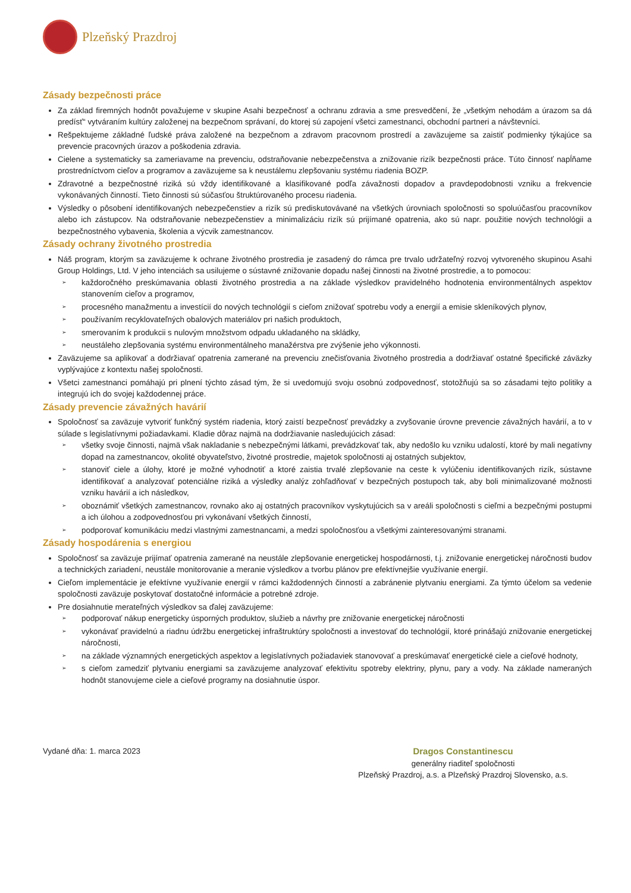Plzeňský Prazdroj
Zásady bezpečnosti práce
Za základ firemných hodnôt považujeme v skupine Asahi bezpečnosť a ochranu zdravia a sme presvedčení, že „všetkým nehodám a úrazom sa dá predísť“ vytváraním kultúry založenej na bezpečnom správaní, do ktorej sú zapojení všetci zamestnanci, obchodní partneri a návštevníci.
Rešpektujeme základné ľudské práva založené na bezpečnom a zdravom pracovnom prostredí a zaväzujeme sa zaistiť podmienky týkajúce sa prevencie pracovných úrazov a poškodenia zdravia.
Cielene a systematicky sa zameriavame na prevenciu, odstraňovanie nebezpečenstva a znižovanie rizík bezpečnosti práce. Túto činnosť napĺňame prostredníctvom cieľov a programov a zaväzujeme sa k neustálemu zlepšovaniu systému riadenia BOZP.
Zdravotné a bezpečnostné riziká sú vždy identifikované a klasifikované podľa závažnosti dopadov a pravdepodobnosti vzniku a frekvencie vykonávaných činností. Tieto činnosti sú súčasťou štruktúrovaného procesu riadenia.
Výsledky o pôsobení identifikovaných nebezpečenstiev a rizík sú prediskutovávané na všetkých úrovniach spoločnosti so spoluúčasťou pracovníkov alebo ich zástupcov. Na odstraňovanie nebezpečenstiev a minimalizáciu rizík sú prijímané opatrenia, ako sú napr. použitie nových technológii a bezpečnostného vybavenia, školenia a výcvik zamestnancov.
Zásady ochrany životného prostredia
Náš program, ktorým sa zaväzujeme k ochrane životného prostredia je zasadený do rámca pre trvalo udržateľný rozvoj vytvoreného skupinou Asahi Group Holdings, Ltd. V jeho intenciách sa usilujeme o sústavné znižovanie dopadu našej činnosti na životné prostredie, a to pomocou:
➢ každoročného preskúmavania oblasti životného prostredia a na základe výsledkov pravidelného hodnotenia environmentálnych aspektov stanovením cieľov a programov,
➢ procesného manažmentu a investícií do nových technológií s cieľom znižovať spotrebu vody a energií a emisie skleníkových plynov,
➢ používaním recyklovateľných obalových materiálov pri našich produktoch,
➢ smerovaním k produkcii s nulovým množstvom odpadu ukladaného na skládky,
➢ neustáleho zlepšovania systému environmentálneho manažérstva pre zvýšenie jeho výkonnosti.
Zaväzujeme sa aplikovať a dodržiavať opatrenia zamerané na prevenciu znečisťovania životného prostredia a dodržiavať ostatné špecifické záväzky vyplývajúce z kontextu našej spoločnosti.
Všetci zamestnanci pomáhajú pri plnení týchto zásad tým, že si uvedomujú svoju osobnú zodpovednosť, stotožňujú sa so zásadami tejto politiky a integrujú ich do svojej každodennej práce.
Zásady prevencie závažných havárií
Spoločnosť sa zaväzuje vytvoriť funkčný systém riadenia, ktorý zaistí bezpečnosť prevádzky a zvyšovanie úrovne prevencie závažných havárií, a to v súlade s legislatívnymi požiadavkami. Kladie dôraz najmä na dodržiavanie nasledujúcich zásad:
➢ všetky svoje činnosti, najmä však nakladanie s nebezpečnými látkami, prevádzkovať tak, aby nedošlo ku vzniku udalostí, ktoré by mali negatívny dopad na zamestnancov, okolité obyvateľstvo, životné prostredie, majetok spoločnosti aj ostatných subjektov,
➢ stanoviť ciele a úlohy, ktoré je možné vyhodnotiť a ktoré zaistia trvalé zlepšovanie na ceste k vylúčeniu identifikovaných rizík, sústavne identifikovať a analyzovať potenciálne riziká a výsledky analýz zohľadňovať v bezpečných postupoch tak, aby boli minimalizované možnosti vzniku havárií a ich následkov,
➢ oboznámiť všetkých zamestnancov, rovnako ako aj ostatných pracovníkov vyskytujúcich sa v areáli spoločnosti s cieľmi a bezpečnými postupmi a ich úlohou a zodpovednosťou pri vykonávaní všetkých činností,
➢ podporovať komunikáciu medzi vlastnými zamestnancami, a medzi spoločnosťou a všetkými zainteresovanými stranami.
Zásady hospodárenia s energiou
Spoločnosť sa zaväzuje prijímať opatrenia zamerané na neustále zlepšovanie energetickej hospodárnosti, t.j. znižovanie energetickej náročnosti budov a technických zariadení, neustále monitorovanie a meranie výsledkov a tvorbu plánov pre efektívnejšie využívanie energií.
Cieľom implementácie je efektívne využívanie energií v rámci každodenných činností a zabránenie plytvaniu energiami. Za týmto účelom sa vedenie spoločnosti zaväzuje poskytovať dostatočné informácie a potrebné zdroje.
Pre dosiahnutie merateľných výsledkov sa ďalej zaväzujeme:
➢ podporovať nákup energeticky úsporných produktov, služieb a návrhy pre znižovanie energetickej náročnosti
➢ vykonávať pravidelnú a riadnu údržbu energetickej infraštruktúry spoločnosti a investovať do technológií, ktoré prinášajú znižovanie energetickej náročnosti,
➢ na základe významných energetických aspektov a legislatívnych požiadaviek stanovovať a preskúmavať energetické ciele a cieľové hodnoty,
➢ s cieľom zamedziť plytvaniu energiami sa zaväzujeme analyzovať efektivitu spotreby elektriny, plynu, pary a vody. Na základe nameraných hodnôt stanovujeme ciele a cieľové programy na dosiahnutie úspor.
Vydané dňa: 1. marca 2023 Dragos Constantinescu
generálny riaditeľ spoločnosti
Plzeňský Prazdroj, a.s. a Plzeňský Prazdroj Slovensko, a.s.